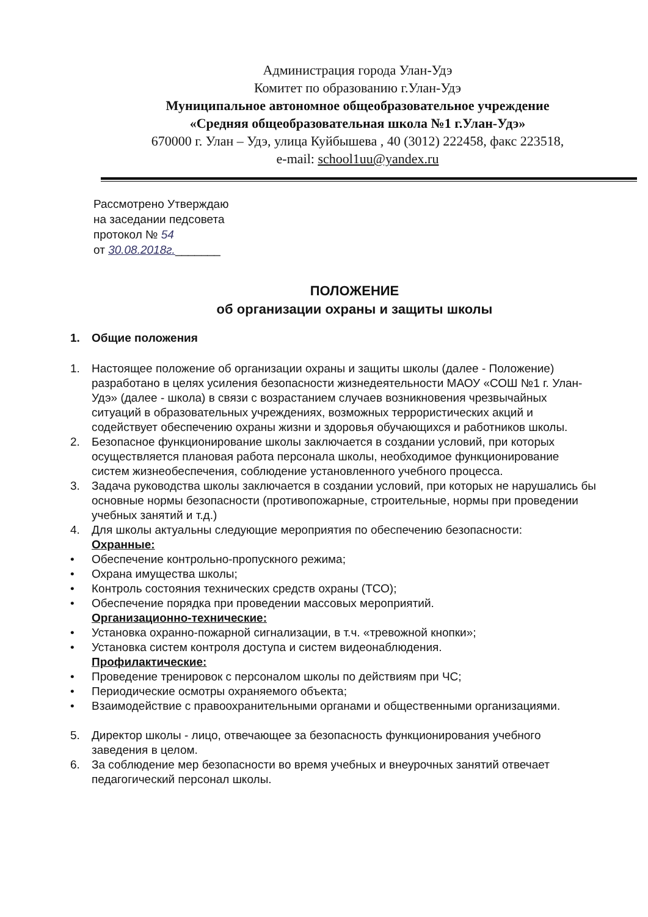Администрация города Улан-Удэ
Комитет по образованию г.Улан-Удэ
Муниципальное автономное общеобразовательное учреждение
«Средняя общеобразовательная школа №1 г.Улан-Удэ»
670000 г. Улан – Удэ, улица Куйбышева , 40 (3012) 222458, факс 223518,
e-mail: school1uu@yandex.ru
Рассмотрено Утверждаю
на заседании педсовета
протокол № 54
от 30.08.2018г._______
ПОЛОЖЕНИЕ
об организации охраны и защиты школы
1. Общие положения
1. Настоящее положение об организации охраны и защиты школы (далее - Положение) разработано в целях усиления безопасности жизнедеятельности МАОУ «СОШ №1 г. Улан-Удэ» (далее - школа) в связи с возрастанием случаев возникновения чрезвычайных ситуаций в образовательных учреждениях, возможных террористических акций и содействует обеспечению охраны жизни и здоровья обучающихся и работников школы.
2. Безопасное функционирование школы заключается в создании условий, при которых осуществляется плановая работа персонала школы, необходимое функционирование систем жизнеобеспечения, соблюдение установленного учебного процесса.
3. Задача руководства школы заключается в создании условий, при которых не нарушались бы основные нормы безопасности (противопожарные, строительные, нормы при проведении учебных занятий и т.д.)
4. Для школы актуальны следующие мероприятия по обеспечению безопасности:
Охранные:
• Обеспечение контрольно-пропускного режима;
• Охрана имущества школы;
• Контроль состояния технических средств охраны (ТСО);
• Обеспечение порядка при проведении массовых мероприятий.
Организационно-технические:
• Установка охранно-пожарной сигнализации, в т.ч. «тревожной кнопки»;
• Установка систем контроля доступа и систем видеонаблюдения.
Профилактические:
• Проведение тренировок с персоналом школы по действиям при ЧС;
• Периодические осмотры охраняемого объекта;
• Взаимодействие с правоохранительными органами и общественными организациями.
5. Директор школы - лицо, отвечающее за безопасность функционирования учебного заведения в целом.
6. За соблюдение мер безопасности во время учебных и внеурочных занятий отвечает педагогический персонал школы.